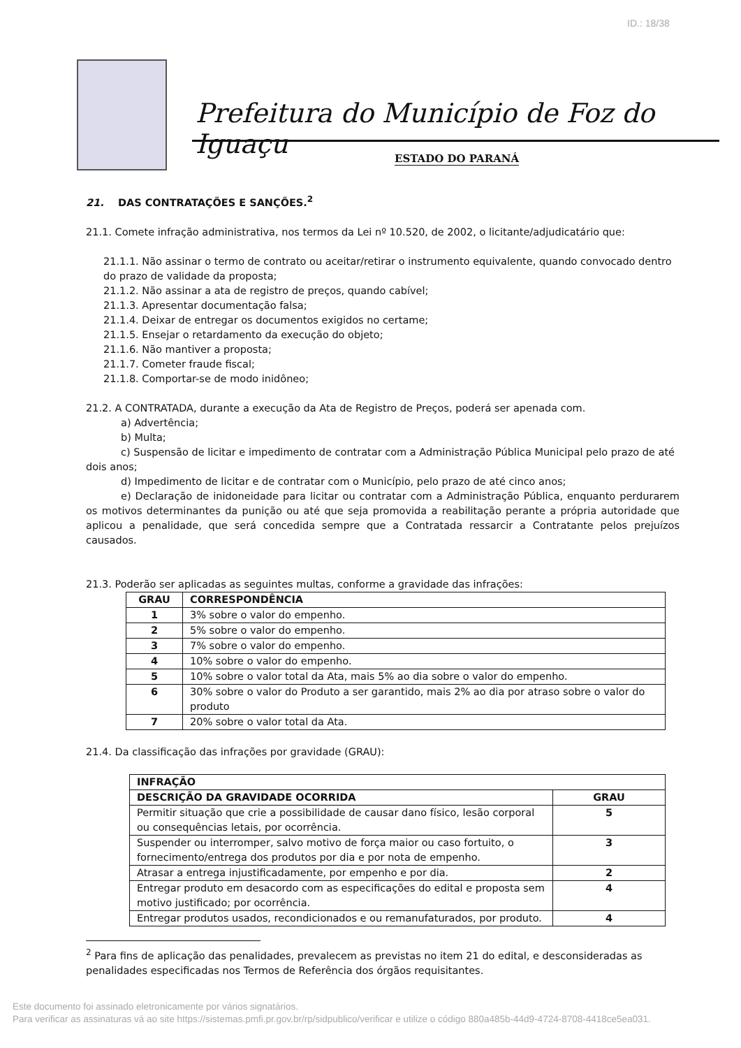ID.: 18/38
Prefeitura do Município de Foz do Iguaçu
ESTADO DO PARANÁ
21. DAS CONTRATAÇÕES E SANÇÕES.<sup>2</sup>
21.1. Comete infração administrativa, nos termos da Lei nº 10.520, de 2002, o licitante/adjudicatário que:
21.1.1. Não assinar o termo de contrato ou aceitar/retirar o instrumento equivalente, quando convocado dentro do prazo de validade da proposta;
21.1.2. Não assinar a ata de registro de preços, quando cabível;
21.1.3. Apresentar documentação falsa;
21.1.4. Deixar de entregar os documentos exigidos no certame;
21.1.5. Ensejar o retardamento da execução do objeto;
21.1.6. Não mantiver a proposta;
21.1.7. Cometer fraude fiscal;
21.1.8. Comportar-se de modo inidôneo;
21.2. A CONTRATADA, durante a execução da Ata de Registro de Preços, poderá ser apenada com.
a) Advertência;
b) Multa;
c) Suspensão de licitar e impedimento de contratar com a Administração Pública Municipal pelo prazo de até dois anos;
d) Impedimento de licitar e de contratar com o Município, pelo prazo de até cinco anos;
e) Declaração de inidoneidade para licitar ou contratar com a Administração Pública, enquanto perdurarem os motivos determinantes da punição ou até que seja promovida a reabilitação perante a própria autoridade que aplicou a penalidade, que será concedida sempre que a Contratada ressarcir a Contratante pelos prejuízos causados.
21.3. Poderão ser aplicadas as seguintes multas, conforme a gravidade das infrações:
| GRAU | CORRESPONDÊNCIA |
| --- | --- |
| 1 | 3% sobre o valor do empenho. |
| 2 | 5% sobre o valor do empenho. |
| 3 | 7% sobre o valor do empenho. |
| 4 | 10% sobre o valor do empenho. |
| 5 | 10% sobre o valor total da Ata, mais 5% ao dia sobre o valor do empenho. |
| 6 | 30% sobre o valor do Produto a ser garantido, mais 2% ao dia por atraso sobre o valor do produto |
| 7 | 20% sobre o valor total da Ata. |
21.4. Da classificação das infrações por gravidade (GRAU):
| INFRAÇÃO | |
| --- | --- |
| DESCRIÇÃO DA GRAVIDADE OCORRIDA | GRAU |
| Permitir situação que crie a possibilidade de causar dano físico, lesão corporal ou consequências letais, por ocorrência. | 5 |
| Suspender ou interromper, salvo motivo de força maior ou caso fortuito, o fornecimento/entrega dos produtos por dia e por nota de empenho. | 3 |
| Atrasar a entrega injustificadamente, por empenho e por dia. | 2 |
| Entregar produto em desacordo com as especificações do edital e proposta sem motivo justificado; por ocorrência. | 4 |
| Entregar produtos usados, recondicionados e ou remanufaturados, por produto. | 4 |
<sup>2</sup> Para fins de aplicação das penalidades, prevalecem as previstas no item 21 do edital, e desconsideradas as penalidades especificadas nos Termos de Referência dos órgãos requisitantes.
Este documento foi assinado eletronicamente por vários signatários.
Para verificar as assinaturas vá ao site https://sistemas.pmfi.pr.gov.br/rp/sidpublico/verificar e utilize o código 880a485b-44d9-4724-8708-4418ce5ea031.